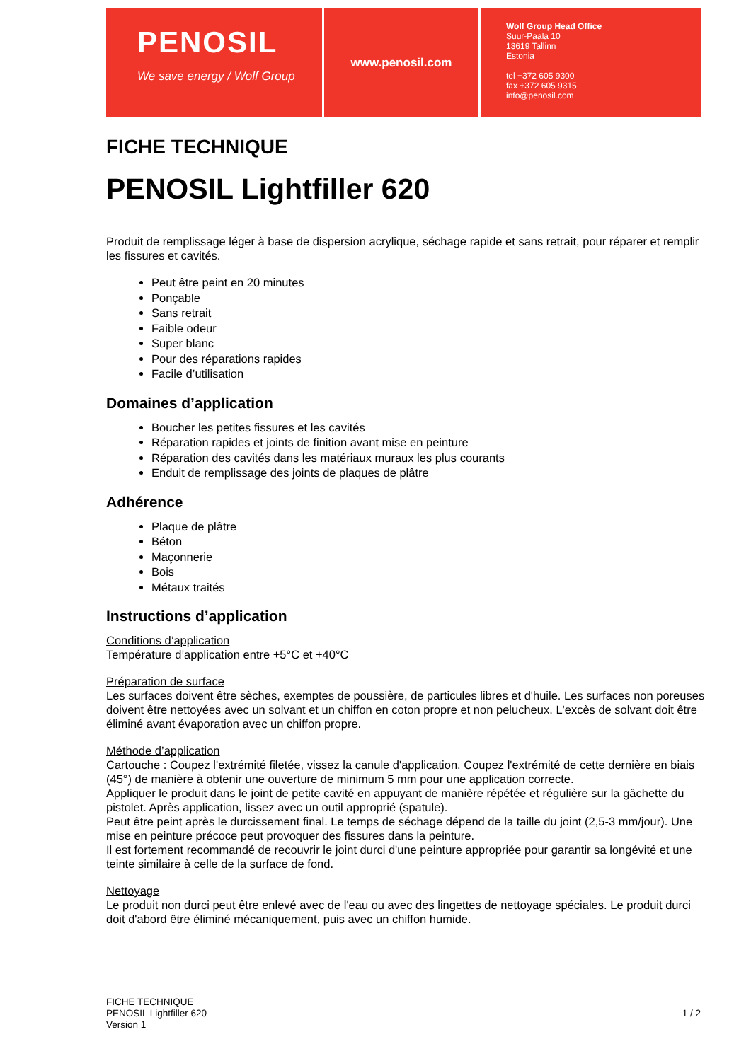PENOSIL
We save energy / Wolf Group
www.penosil.com
Wolf Group Head Office
Suur-Paala 10
13619 Tallinn
Estonia
tel +372 605 9300
fax +372 605 9315
info@penosil.com
FICHE TECHNIQUE
PENOSIL Lightfiller 620
Produit de remplissage léger à base de dispersion acrylique, séchage rapide et sans retrait, pour réparer et remplir les fissures et cavités.
Peut être peint en 20 minutes
Ponçable
Sans retrait
Faible odeur
Super blanc
Pour des réparations rapides
Facile d’utilisation
Domaines d’application
Boucher les petites fissures et les cavités
Réparation rapides et joints de finition avant mise en peinture
Réparation des cavités dans les matériaux muraux les plus courants
Enduit de remplissage des joints de plaques de plâtre
Adhérence
Plaque de plâtre
Béton
Maçonnerie
Bois
Métaux traités
Instructions d’application
Conditions d’application
Température d’application entre +5°C et +40°C
Préparation de surface
Les surfaces doivent être sèches, exemptes de poussière, de particules libres et d'huile. Les surfaces non poreuses doivent être nettoyées avec un solvant et un chiffon en coton propre et non pelucheux. L'excès de solvant doit être éliminé avant évaporation avec un chiffon propre.
Méthode d’application
Cartouche : Coupez l'extrémité filetée, vissez la canule d'application. Coupez l'extrémité de cette dernière en biais (45°) de manière à obtenir une ouverture de minimum 5 mm pour une application correcte.
Appliquer le produit dans le joint de petite cavité en appuyant de manière répétée et régulière sur la gâchette du pistolet. Après application, lissez avec un outil approprié (spatule).
Peut être peint après le durcissement final. Le temps de séchage dépend de la taille du joint (2,5-3 mm/jour). Une mise en peinture précoce peut provoquer des fissures dans la peinture.
Il est fortement recommandé de recouvrir le joint durci d'une peinture appropriée pour garantir sa longévité et une teinte similaire à celle de la surface de fond.
Nettoyage
Le produit non durci peut être enlevé avec de l'eau ou avec des lingettes de nettoyage spéciales. Le produit durci doit d'abord être éliminé mécaniquement, puis avec un chiffon humide.
FICHE TECHNIQUE
PENOSIL Lightfiller 620
Version 1
1 / 2